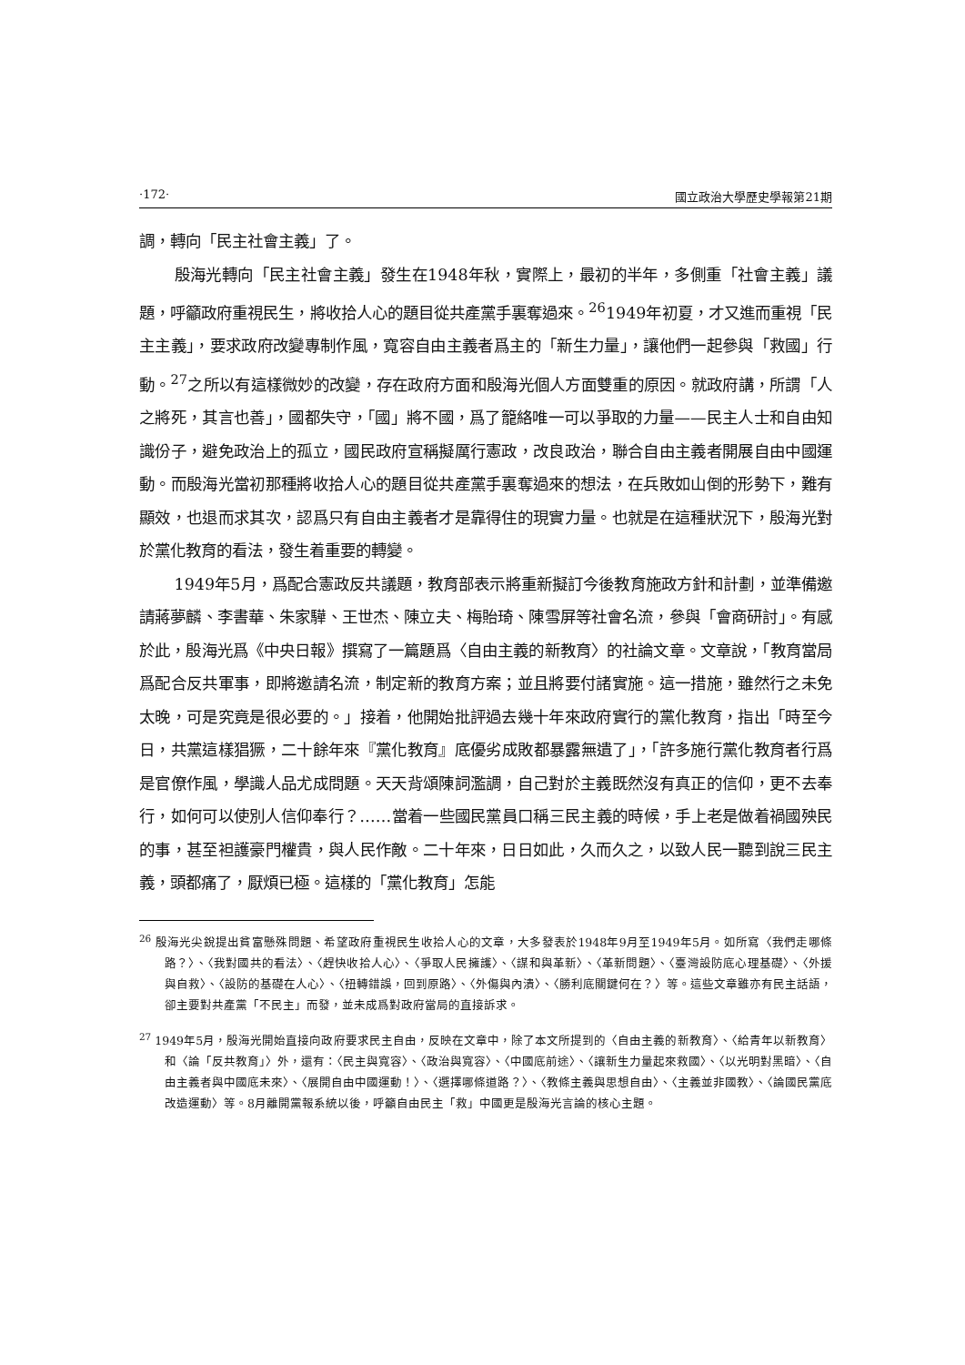·172· 國立政治大學歷史學報第21期
調，轉向「民主社會主義」了。
殷海光轉向「民主社會主義」發生在1948年秋，實際上，最初的半年，多側重「社會主義」議題，呼籲政府重視民生，將收拾人心的題目從共產黨手裏奪過來。<sup>26</sup>1949年初夏，才又進而重視「民主主義」，要求政府改變專制作風，寬容自由主義者爲主的「新生力量」，讓他們一起參與「救國」行動。<sup>27</sup>之所以有這樣微妙的改變，存在政府方面和殷海光個人方面雙重的原因。就政府講，所謂「人之將死，其言也善」，國都失守，「國」將不國，爲了籠絡唯一可以爭取的力量——民主人士和自由知識份子，避免政治上的孤立，國民政府宣稱擬厲行憲政，改良政治，聯合自由主義者開展自由中國運動。而殷海光當初那種將收拾人心的題目從共產黨手裏奪過來的想法，在兵敗如山倒的形勢下，難有顯效，也退而求其次，認爲只有自由主義者才是靠得住的現實力量。也就是在這種狀況下，殷海光對於黨化教育的看法，發生着重要的轉變。
1949年5月，爲配合憲政反共議題，教育部表示將重新擬訂今後教育施政方針和計劃，並準備邀請蔣夢麟、李書華、朱家驊、王世杰、陳立夫、梅貽琦、陳雪屏等社會名流，參與「會商研討」。有感於此，殷海光爲《中央日報》撰寫了一篇題爲〈自由主義的新教育〉的社論文章。文章說，「教育當局爲配合反共軍事，即將邀請名流，制定新的教育方案；並且將要付諸實施。這一措施，雖然行之未免太晚，可是究竟是很必要的。」接着，他開始批評過去幾十年來政府實行的黨化教育，指出「時至今日，共黨這樣猖獗，二十餘年來『黨化教育』底優劣成敗都暴露無遺了」，「許多施行黨化教育者行爲是官僚作風，學識人品尤成問題。天天背頌陳詞濫調，自己對於主義既然沒有真正的信仰，更不去奉行，如何可以使別人信仰奉行？……當着一些國民黨員口稱三民主義的時候，手上老是做着禍國殃民的事，甚至袒護豪門權貴，與人民作敵。二十年來，日日如此，久而久之，以致人民一聽到說三民主義，頭都痛了，厭煩已極。這樣的「黨化教育」怎能
<sup>26</sup> 殷海光尖銳提出貧富懸殊問題、希望政府重視民生收拾人心的文章，大多發表於1948年9月至1949年5月。如所寫〈我們走哪條路？〉、〈我對國共的看法〉、〈趕快收拾人心〉、〈爭取人民擁護〉、〈謀和與革新〉、〈革新問題〉、〈臺灣設防底心理基礎〉、〈外援與自救〉、〈設防的基礎在人心〉、〈扭轉錯誤，回到原路〉、〈外傷與內潰〉、〈勝利底關鍵何在？〉等。這些文章雖亦有民主話語，卻主要對共產黨「不民主」而發，並未成爲對政府當局的直接訴求。
<sup>27</sup> 1949年5月，殷海光開始直接向政府要求民主自由，反映在文章中，除了本文所提到的〈自由主義的新教育〉、〈給青年以新教育〉和〈論「反共教育」〉外，還有：〈民主與寬容〉、〈政治與寬容〉、〈中國底前途〉、〈讓新生力量起來救國〉、〈以光明對黑暗〉、〈自由主義者與中國底未來〉、〈展開自由中國運動！〉、〈選擇哪條道路？〉、〈教條主義與思想自由〉、〈主義並非國教〉、〈論國民黨底改造運動〉等。8月離開黨報系統以後，呼籲自由民主「救」中國更是殷海光言論的核心主題。